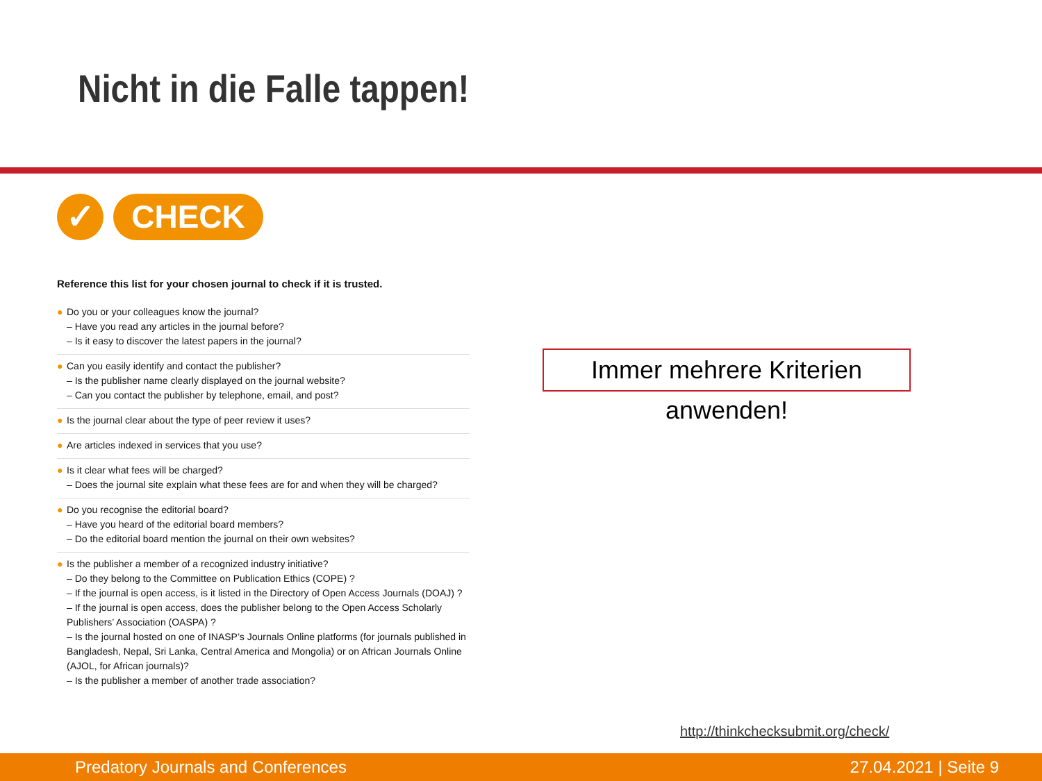Nicht in die Falle tappen!
✓ CHECK
Reference this list for your chosen journal to check if it is trusted.
● Do you or your colleagues know the journal?
– Have you read any articles in the journal before?
– Is it easy to discover the latest papers in the journal?
● Can you easily identify and contact the publisher?
– Is the publisher name clearly displayed on the journal website?
– Can you contact the publisher by telephone, email, and post?
● Is the journal clear about the type of peer review it uses?
● Are articles indexed in services that you use?
● Is it clear what fees will be charged?
– Does the journal site explain what these fees are for and when they will be charged?
● Do you recognise the editorial board?
– Have you heard of the editorial board members?
– Do the editorial board mention the journal on their own websites?
● Is the publisher a member of a recognized industry initiative?
– Do they belong to the Committee on Publication Ethics (COPE) ?
– If the journal is open access, is it listed in the Directory of Open Access Journals (DOAJ) ?
– If the journal is open access, does the publisher belong to the Open Access Scholarly Publishers’ Association (OASPA) ?
– Is the journal hosted on one of INASP’s Journals Online platforms (for journals published in Bangladesh, Nepal, Sri Lanka, Central America and Mongolia) or on African Journals Online (AJOL, for African journals)?
– Is the publisher a member of another trade association?
Immer mehrere Kriterien anwenden!
http://thinkchecksubmit.org/check/
Predatory Journals and Conferences 27.04.2021 | Seite 9